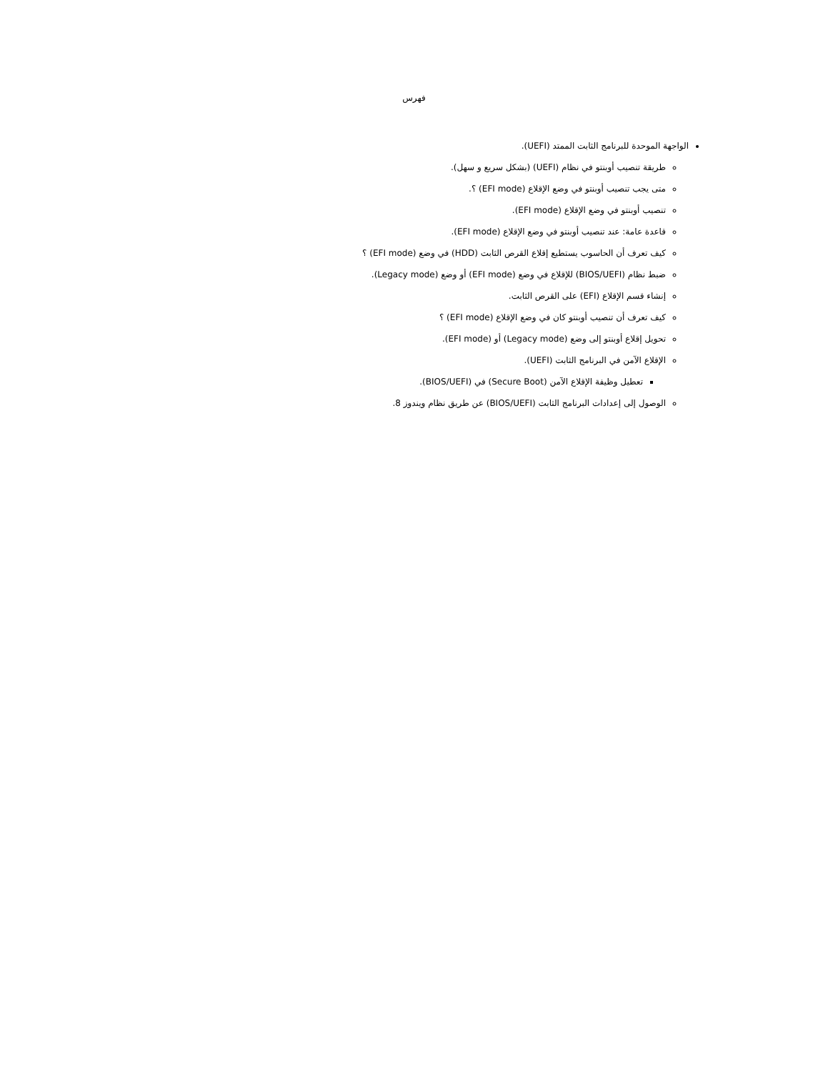فهرس
الواجهة الموحدة للبرنامج الثابت الممتد (UEFI).
طريقة تنصيب أوبنتو في نظام (UEFI) (بشكل سريع و سهل).
متى يجب تنصيب أوبنتو في وضع الإقلاع (EFI mode) ؟.
تنصيب أوبنتو في وضع الإقلاع (EFI mode).
قاعدة عامة: عند تنصيب أوبنتو في وضع الإقلاع (EFI mode).
كيف تعرف أن الحاسوب يستطيع إقلاع القرص الثابت (HDD) في وضع (EFI mode) ؟
ضبط نظام (BIOS/UEFI) للإقلاع في وضع (EFI mode) أو وضع (Legacy mode).
إنشاء قسم الإقلاع (EFI) على القرص الثابت.
كيف تعرف أن تنصيب أوبنتو كان في وضع الإقلاع (EFI mode) ؟
تحويل إقلاع أوبنتو إلى وضع (Legacy mode) أو (EFI mode).
الإقلاع الآمن في البرنامج الثابت (UEFI).
تعطيل وظيفة الإقلاع الآمن (Secure Boot) في (BIOS/UEFI).
الوصول إلى إعدادات البرنامج الثابت (BIOS/UEFI) عن طريق نظام ويندوز 8.